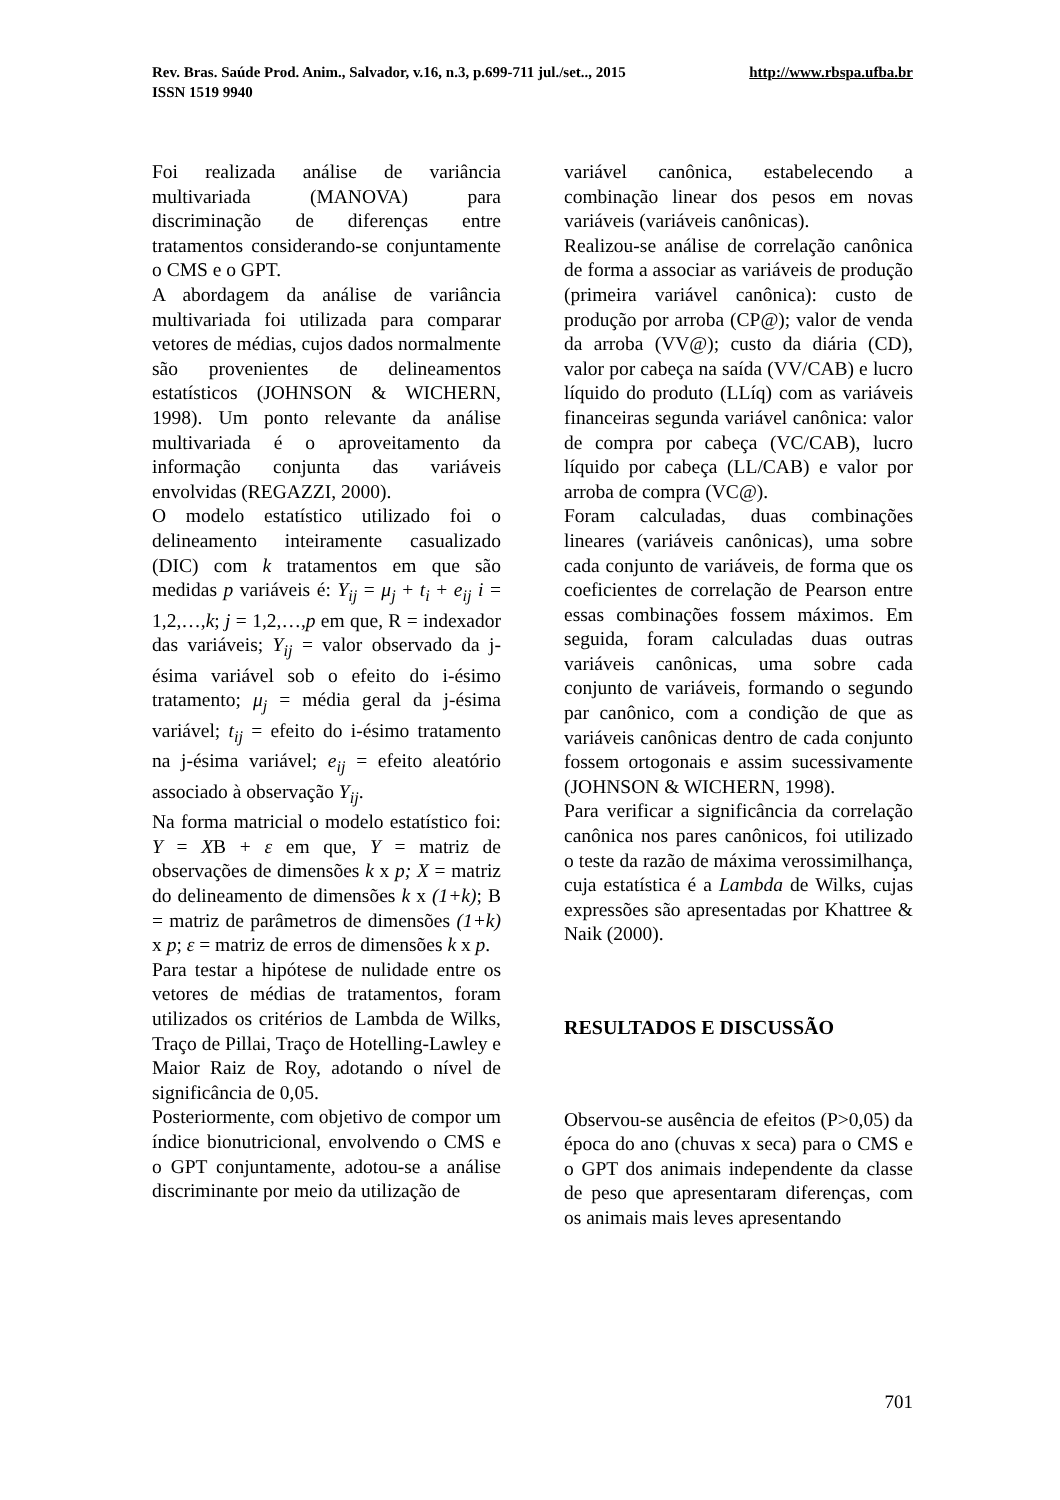Rev. Bras. Saúde Prod. Anim., Salvador, v.16, n.3, p.699-711 jul./set.., 2015 http://www.rbspa.ufba.br
ISSN 1519 9940
Foi realizada análise de variância multivariada (MANOVA) para discriminação de diferenças entre tratamentos considerando-se conjuntamente o CMS e o GPT.
A abordagem da análise de variância multivariada foi utilizada para comparar vetores de médias, cujos dados normalmente são provenientes de delineamentos estatísticos (JOHNSON & WICHERN, 1998). Um ponto relevante da análise multivariada é o aproveitamento da informação conjunta das variáveis envolvidas (REGAZZI, 2000).
O modelo estatístico utilizado foi o delineamento inteiramente casualizado (DIC) com k tratamentos em que são medidas p variáveis é: Y<sub>ij</sub> = μ<sub>j</sub> + t<sub>i</sub> + e<sub>ij</sub> i = 1,2,…,k; j = 1,2,…,p em que, R = indexador das variáveis; Y<sub>ij</sub> = valor observado da j-ésima variável sob o efeito do i-ésimo tratamento; μ<sub>j</sub> = média geral da j-ésima variável; t<sub>ij</sub> = efeito do i-ésimo tratamento na j-ésima variável; e<sub>ij</sub> = efeito aleatório associado à observação Y<sub>ij</sub>.
Na forma matricial o modelo estatístico foi: Y = XB + ε em que, Y = matriz de observações de dimensões k x p; X = matriz do delineamento de dimensões k x (1+k); B = matriz de parâmetros de dimensões (1+k) x p; ε = matriz de erros de dimensões k x p.
Para testar a hipótese de nulidade entre os vetores de médias de tratamentos, foram utilizados os critérios de Lambda de Wilks, Traço de Pillai, Traço de Hotelling-Lawley e Maior Raiz de Roy, adotando o nível de significância de 0,05.
Posteriormente, com objetivo de compor um índice bionutricional, envolvendo o CMS e o GPT conjuntamente, adotou-se a análise discriminante por meio da utilização de
variável canônica, estabelecendo a combinação linear dos pesos em novas variáveis (variáveis canônicas).
Realizou-se análise de correlação canônica de forma a associar as variáveis de produção (primeira variável canônica): custo de produção por arroba (CP@); valor de venda da arroba (VV@); custo da diária (CD), valor por cabeça na saída (VV/CAB) e lucro líquido do produto (LLíq) com as variáveis financeiras segunda variável canônica: valor de compra por cabeça (VC/CAB), lucro líquido por cabeça (LL/CAB) e valor por arroba de compra (VC@).
Foram calculadas, duas combinações lineares (variáveis canônicas), uma sobre cada conjunto de variáveis, de forma que os coeficientes de correlação de Pearson entre essas combinações fossem máximos. Em seguida, foram calculadas duas outras variáveis canônicas, uma sobre cada conjunto de variáveis, formando o segundo par canônico, com a condição de que as variáveis canônicas dentro de cada conjunto fossem ortogonais e assim sucessivamente (JOHNSON & WICHERN, 1998).
Para verificar a significância da correlação canônica nos pares canônicos, foi utilizado o teste da razão de máxima verossimilhança, cuja estatística é a Lambda de Wilks, cujas expressões são apresentadas por Khattree & Naik (2000).
RESULTADOS E DISCUSSÃO
Observou-se ausência de efeitos (P>0,05) da época do ano (chuvas x seca) para o CMS e o GPT dos animais independente da classe de peso que apresentaram diferenças, com os animais mais leves apresentando
701